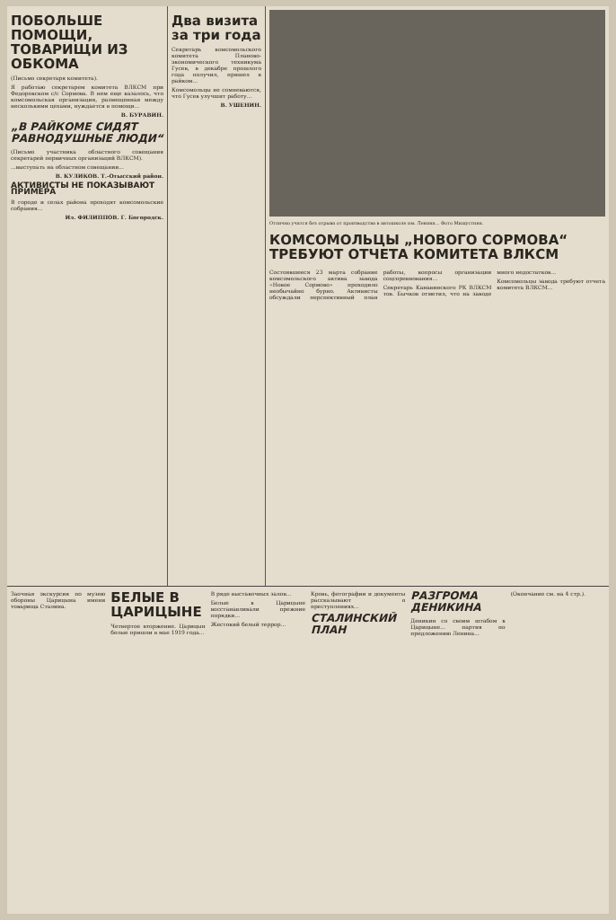ПОБОЛЬШЕ ПОМОЩИ, ТОВАРИЩИ ИЗ ОБКОМА
(Письмо секретаря комитета).
Я работаю секретарем комитета ВЛКСМ при Федоровском с/с Сормова. В нем еще казалось, что комсомольская организация, размещенная между несколькими цехами, нуждается в помощи...
В. БУРАВИН.
„В РАЙКОМЕ СИДЯТ РАВНОДУШНЫЕ ЛЮДИ“
(Письмо участника областного совещания секретарей первичных организаций ВЛКСМ).
...выступать на областном совещании...
В. КУЛИКОВ. Т.-Отысский район.
АКТИВИСТЫ НЕ ПОКАЗЫВАЮТ ПРИМЕРА
В городе и селах района проходят комсомольские собрания...
Ил. ФИЛИППОВ. Г. Богородск.
Два визита за три года
Секретарь комсомольского комитета Планово-экономического техникума Гусев, в декабре прошлого года получил, пришел в райком...
Комсомольцы не сомневаются, что Гусев улучшит работу...
В. УШЕНИН.
Отлично учатся без отрыва от производства в автошколе им. Ленина... Фото Мишустина.
КОМСОМОЛЬЦЫ „НОВОГО СОРМОВА“ ТРЕБУЮТ ОТЧЕТА КОМИТЕТА ВЛКСМ
Состоявшееся 23 марта собрание комсомольского актива завода «Новое Сормово» проходило необычайно бурно. Активисты обсуждали перспективный план работы, вопросы организации соцсоревнования...
Секретарь Канавинского РК ВЛКСМ тов. Бычков отметил, что на заводе много недостатков...
Комсомольцы завода требуют отчета комитета ВЛКСМ...
Заочная экскурсия по музею обороны Царицына имени товарища Сталина.
БЕЛЫЕ В ЦАРИЦЫНЕ
Четвертое вторжение. Царицын белые пришли в мае 1919 года...
В ряде выставочных залов...
Белые в Царицыне восстанавливали прежние порядки...
Жестокий белый террор...
Кровь, фотографии и документы рассказывают о преступлениях...
СТАЛИНСКИЙ ПЛАН РАЗГРОМА ДЕНИКИНА
Деникин со своим штабом в Царицыне... партия по предложению Ленина...
(Окончание см. на 4 стр.).